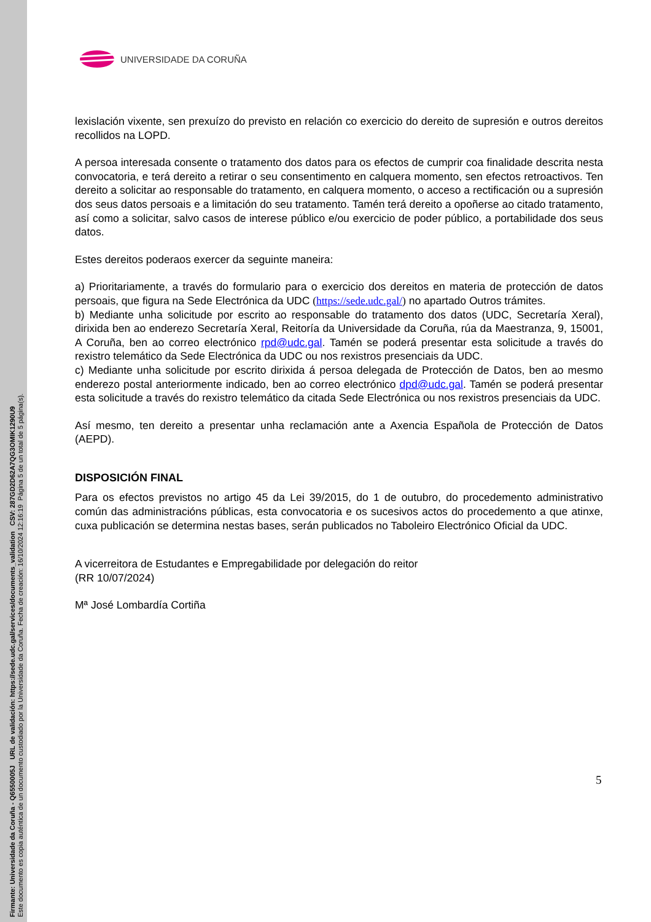Firmante: Universidade da Coruña - Q6550005J URL de validación: https://sede.udc.gal/services/documents_validation CSV: 287GD2D62A7QG3OMIK1290U9
Este documento es copia auténtica de un documento custodiado por la Universidade da Coruña. Fecha de creación: 16/10/2024 12:16:19 Página 5 de un total de 5 página(s).
UNIVERSIDADE DA CORUÑA
lexislación vixente, sen prexuízo do previsto en relación co exercicio do dereito de supresión e outros dereitos recollidos na LOPD.
A persoa interesada consente o tratamento dos datos para os efectos de cumprir coa finalidade descrita nesta convocatoria, e terá dereito a retirar o seu consentimento en calquera momento, sen efectos retroactivos. Ten dereito a solicitar ao responsable do tratamento, en calquera momento, o acceso a rectificación ou a supresión dos seus datos persoais e a limitación do seu tratamento. Tamén terá dereito a opoñerse ao citado tratamento, así como a solicitar, salvo casos de interese público e/ou exercicio de poder público, a portabilidade dos seus datos.
Estes dereitos poderaos exercer da seguinte maneira:
a) Prioritariamente, a través do formulario para o exercicio dos dereitos en materia de protección de datos persoais, que figura na Sede Electrónica da UDC (https://sede.udc.gal/) no apartado Outros trámites.
b) Mediante unha solicitude por escrito ao responsable do tratamento dos datos (UDC, Secretaría Xeral), dirixida ben ao enderezo Secretaría Xeral, Reitoría da Universidade da Coruña, rúa da Maestranza, 9, 15001, A Coruña, ben ao correo electrónico rpd@udc.gal. Tamén se poderá presentar esta solicitude a través do rexistro telemático da Sede Electrónica da UDC ou nos rexistros presenciais da UDC.
c) Mediante unha solicitude por escrito dirixida á persoa delegada de Protección de Datos, ben ao mesmo enderezo postal anteriormente indicado, ben ao correo electrónico dpd@udc.gal. Tamén se poderá presentar esta solicitude a través do rexistro telemático da citada Sede Electrónica ou nos rexistros presenciais da UDC.
Así mesmo, ten dereito a presentar unha reclamación ante a Axencia Española de Protección de Datos (AEPD).
DISPOSICIÓN FINAL
Para os efectos previstos no artigo 45 da Lei 39/2015, do 1 de outubro, do procedemento administrativo común das administracións públicas, esta convocatoria e os sucesivos actos do procedemento a que atinxe, cuxa publicación se determina nestas bases, serán publicados no Taboleiro Electrónico Oficial da UDC.
A vicerreitora de Estudantes e Empregabilidade por delegación do reitor
(RR 10/07/2024)
Mª José Lombardía Cortiña
5